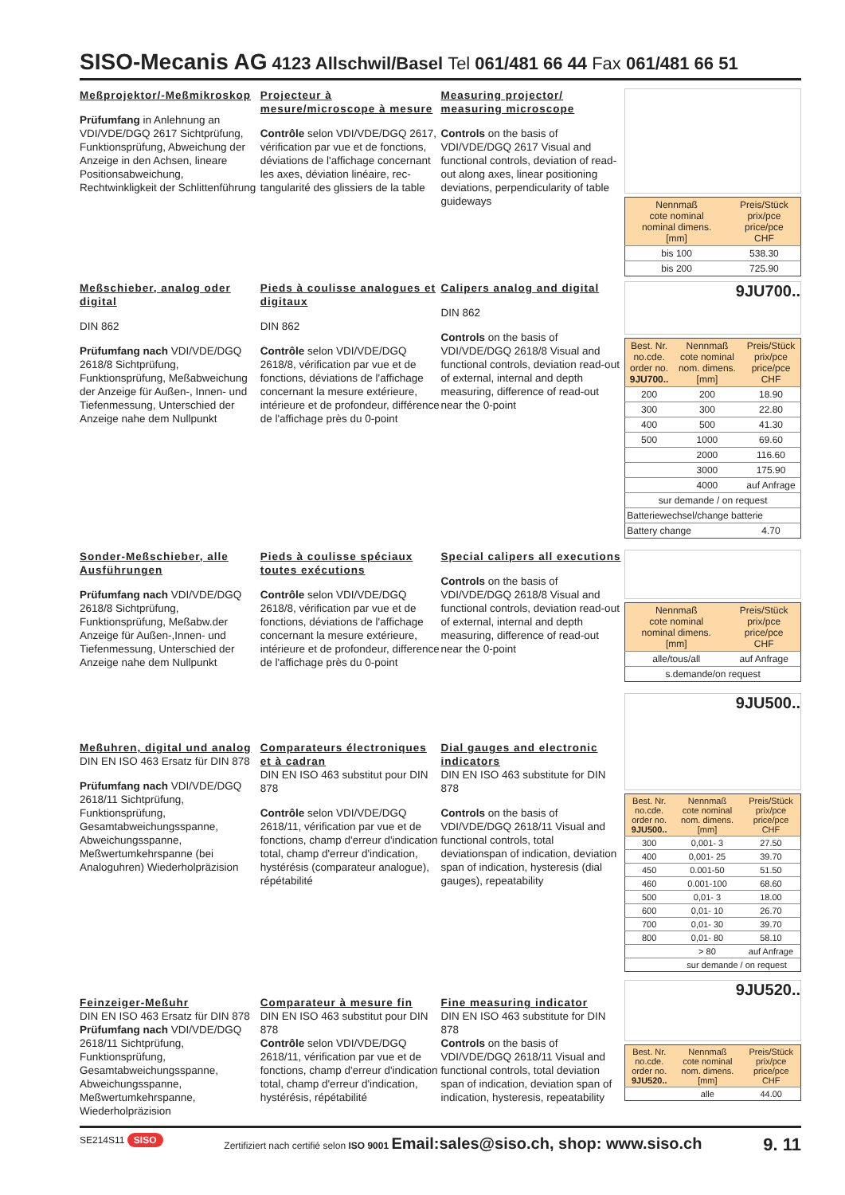SISO-Mecanis AG 4123 Allschwil/Basel Tel 061/481 66 44 Fax 061/481 66 51
Meßprojektor/-Meßmikroskop
Prüfumfang in Anlehnung an VDI/VDE/DGQ 2617 Sichtprüfung, Funktionsprüfung, Abweichung der Anzeige in den Achsen, lineare Positionsabweichung, Rechtwinkligkeit der Schlittenführung
Projecteur à mesure/microscope à mesure
Contrôle selon VDI/VDE/DGQ 2617, vérification par vue et de fonctions, déviations de l'affichage concernant les axes, déviation linéaire, rec-tangularité des glissiers de la table
Measuring projector/ measuring microscope
Controls on the basis of VDI/VDE/DGQ 2617 Visual and functional controls, deviation of read-out along axes, linear positioning deviations, perpendicularity of table guideways
| Nennmaß cote nominal nominal dimens. [mm] | Preis/Stück prix/pce price/pce CHF |
| --- | --- |
| bis 100 | 538.30 |
| bis 200 | 725.90 |
Meßschieber, analog oder digital
DIN 862
Prüfumfang nach VDI/VDE/DGQ 2618/8 Sichtprüfung, Funktionsprüfung, Meßabweichung der Anzeige für Außen-, Innen- und Tiefenmessung, Unterschied der Anzeige nahe dem Nullpunkt
Pieds à coulisse analogues et digitaux
DIN 862
Contrôle selon VDI/VDE/DGQ 2618/8, vérification par vue et de fonctions, déviations de l'affichage concernant la mesure extérieure, intérieure et de profondeur, différence de l'affichage près du 0-point
Calipers analog and digital
DIN 862
Controls on the basis of VDI/VDE/DGQ 2618/8 Visual and functional controls, deviation read-out of external, internal and depth measuring, difference of read-out near the 0-point
9JU700..
| Best. Nr. no.cde. order no. 9JU700.. | Nennmaß cote nominal nom. dimens. [mm] | Preis/Stück prix/pce price/pce CHF |
| --- | --- | --- |
| 200 | 200 | 18.90 |
| 300 | 300 | 22.80 |
| 400 | 500 | 41.30 |
| 500 | 1000 | 69.60 |
| | 2000 | 116.60 |
| | 3000 | 175.90 |
| | 4000 | auf Anfrage |
| sur demande / on request | | |
| Batteriewechsel/change batterie | | |
| Battery change | | 4.70 |
Sonder-Meßschieber, alle Ausführungen
Prüfumfang nach VDI/VDE/DGQ 2618/8 Sichtprüfung, Funktionsprüfung, Meßabw.der Anzeige für Außen-,Innen- und Tiefenmessung, Unterschied der Anzeige nahe dem Nullpunkt
Pieds à coulisse spéciaux toutes exécutions
Contrôle selon VDI/VDE/DGQ 2618/8, vérification par vue et de fonctions, déviations de l'affichage concernant la mesure extérieure, intérieure et de profondeur, difference de l'affichage près du 0-point
Special calipers all executions
Controls on the basis of VDI/VDE/DGQ 2618/8 Visual and functional controls, deviation read-out of external, internal and depth measuring, difference of read-out near the 0-point
| Nennmaß cote nominal nominal dimens. [mm] | Preis/Stück prix/pce price/pce CHF |
| --- | --- |
| alle/tous/all | auf Anfrage |
| s.demande/on request | |
Meßuhren, digital und analog
DIN EN ISO 463 Ersatz für DIN 878
Prüfumfang nach VDI/VDE/DGQ 2618/11 Sichtprüfung, Funktionsprüfung, Gesamtabweichungsspanne, Abweichungsspanne, Meßwertumkehrspanne (bei Analoguhren) Wiederholpräzision
Comparateurs électroniques et à cadran
DIN EN ISO 463 substitut pour DIN 878
Contrôle selon VDI/VDE/DGQ 2618/11, vérification par vue et de fonctions, champ d'erreur d'indication total, champ d'erreur d'indication, hystérésis (comparateur analogue), répétabilité
Dial gauges and electronic indicators
DIN EN ISO 463 substitute for DIN 878
Controls on the basis of VDI/VDE/DGQ 2618/11 Visual and functional controls, total deviationspan of indication, deviation span of indication, hysteresis (dial gauges), repeatability
9JU500..
| Best. Nr. no.cde. order no. 9JU500.. | Nennmaß cote nominal nom. dimens. [mm] | Preis/Stück prix/pce price/pce CHF |
| --- | --- | --- |
| 300 | 0,001- 3 | 27.50 |
| 400 | 0,001- 25 | 39.70 |
| 450 | 0.001-50 | 51.50 |
| 460 | 0.001-100 | 68.60 |
| 500 | 0,01- 3 | 18.00 |
| 600 | 0,01- 10 | 26.70 |
| 700 | 0,01- 30 | 39.70 |
| 800 | 0,01- 80 | 58.10 |
| | > 80 | auf Anfrage |
| | sur demande / on request | |
Feinzeiger-Meßuhr
DIN EN ISO 463 Ersatz für DIN 878
Prüfumfang nach VDI/VDE/DGQ 2618/11 Sichtprüfung, Funktionsprüfung, Gesamtabweichungsspanne, Abweichungsspanne, Meßwertumkehrspanne, Wiederholpräzision
Comparateur à mesure fin
DIN EN ISO 463 substitut pour DIN 878
Contrôle selon VDI/VDE/DGQ 2618/11, vérification par vue et de fonctions, champ d'erreur d'indication total, champ d'erreur d'indication, hystérésis, répétabilité
Fine measuring indicator
DIN EN ISO 463 substitute for DIN 878
Controls on the basis of VDI/VDE/DGQ 2618/11 Visual and functional controls, total deviation span of indication, deviation span of indication, hysteresis, repeatability
9JU520..
| Best. Nr. no.cde. order no. 9JU520.. | Nennmaß cote nominal nom. dimens. [mm] | Preis/Stück prix/pce price/pce CHF |
| --- | --- | --- |
| | alle | 44.00 |
SE214S11 SISO Zertifiziert nach certifié selon ISO 9001 Email:sales@siso.ch, shop: www.siso.ch 9. 11